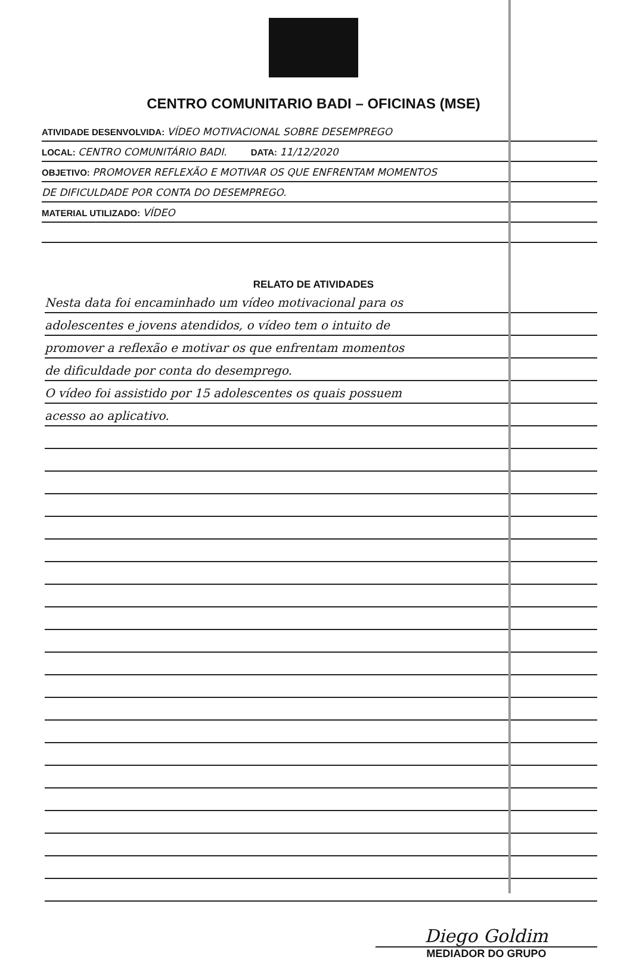CENTRO COMUNITARIO BADI – OFICINAS (MSE)
ATIVIDADE DESENVOLVIDA: VÍDEO MOTIVACIONAL SOBRE DESEMPREGO
LOCAL: CENTRO COMUNITÁRIO BADI. DATA: 11/12/2020
OBJETIVO: PROMOVER REFLEXÃO E MOTIVAR OS QUE ENFRENTAM MOMENTOS
DE DIFICULDADE POR CONTA DO DESEMPREGO.
MATERIAL UTILIZADO: VÍDEO
RELATO DE ATIVIDADES
Nesta data foi encaminhado um vídeo motivacional para os
adolescentes e jovens atendidos, o vídeo tem o intuito de
promover a reflexão e motivar os que enfrentam momentos
de dificuldade por conta do desemprego.
O vídeo foi assistido por 15 adolescentes os quais possuem
acesso ao aplicativo.
Diego Goldim
MEDIADOR DO GRUPO